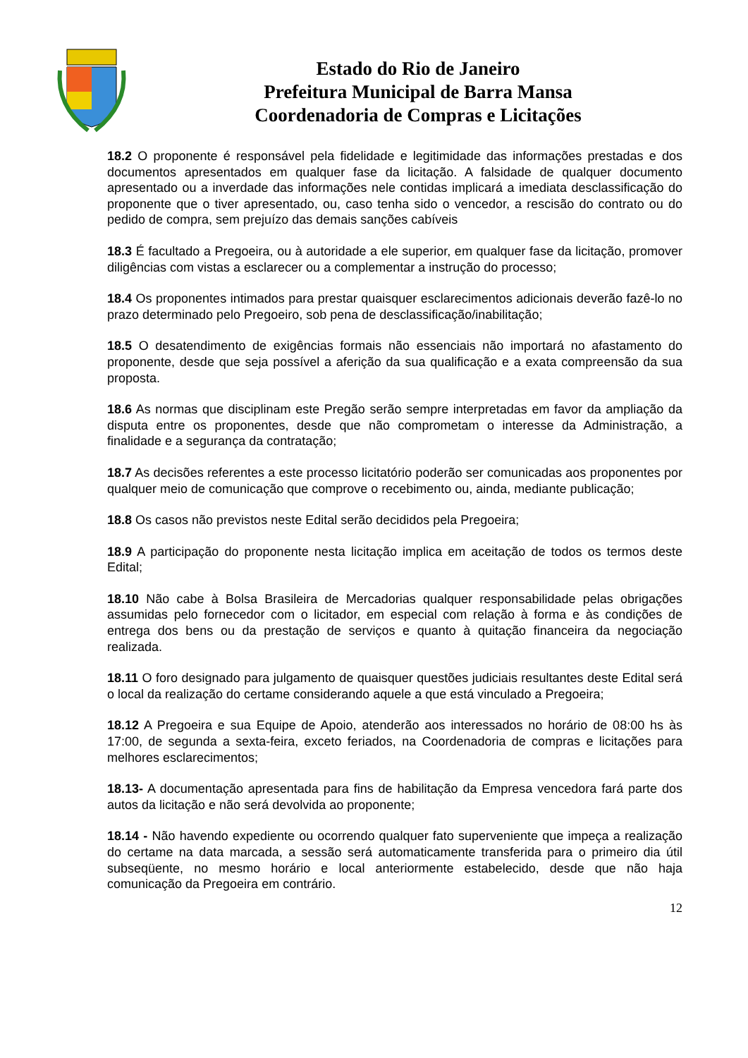Estado do Rio de Janeiro
Prefeitura Municipal de Barra Mansa
Coordenadoria de Compras e Licitações
18.2 O proponente é responsável pela fidelidade e legitimidade das informações prestadas e dos documentos apresentados em qualquer fase da licitação. A falsidade de qualquer documento apresentado ou a inverdade das informações nele contidas implicará a imediata desclassificação do proponente que o tiver apresentado, ou, caso tenha sido o vencedor, a rescisão do contrato ou do pedido de compra, sem prejuízo das demais sanções cabíveis
18.3 É facultado a Pregoeira, ou à autoridade a ele superior, em qualquer fase da licitação, promover diligências com vistas a esclarecer ou a complementar a instrução do processo;
18.4 Os proponentes intimados para prestar quaisquer esclarecimentos adicionais deverão fazê-lo no prazo determinado pelo Pregoeiro, sob pena de desclassificação/inabilitação;
18.5 O desatendimento de exigências formais não essenciais não importará no afastamento do proponente, desde que seja possível a aferição da sua qualificação e a exata compreensão da sua proposta.
18.6 As normas que disciplinam este Pregão serão sempre interpretadas em favor da ampliação da disputa entre os proponentes, desde que não comprometam o interesse da Administração, a finalidade e a segurança da contratação;
18.7 As decisões referentes a este processo licitatório poderão ser comunicadas aos proponentes por qualquer meio de comunicação que comprove o recebimento ou, ainda, mediante publicação;
18.8 Os casos não previstos neste Edital serão decididos pela Pregoeira;
18.9 A participação do proponente nesta licitação implica em aceitação de todos os termos deste Edital;
18.10 Não cabe à Bolsa Brasileira de Mercadorias qualquer responsabilidade pelas obrigações assumidas pelo fornecedor com o licitador, em especial com relação à forma e às condições de entrega dos bens ou da prestação de serviços e quanto à quitação financeira da negociação realizada.
18.11 O foro designado para julgamento de quaisquer questões judiciais resultantes deste Edital será o local da realização do certame considerando aquele a que está vinculado a Pregoeira;
18.12 A Pregoeira e sua Equipe de Apoio, atenderão aos interessados no horário de 08:00 hs às 17:00, de segunda a sexta-feira, exceto feriados, na Coordenadoria de compras e licitações para melhores esclarecimentos;
18.13- A documentação apresentada para fins de habilitação da Empresa vencedora fará parte dos autos da licitação e não será devolvida ao proponente;
18.14 - Não havendo expediente ou ocorrendo qualquer fato superveniente que impeça a realização do certame na data marcada, a sessão será automaticamente transferida para o primeiro dia útil subseqüente, no mesmo horário e local anteriormente estabelecido, desde que não haja comunicação da Pregoeira em contrário.
12